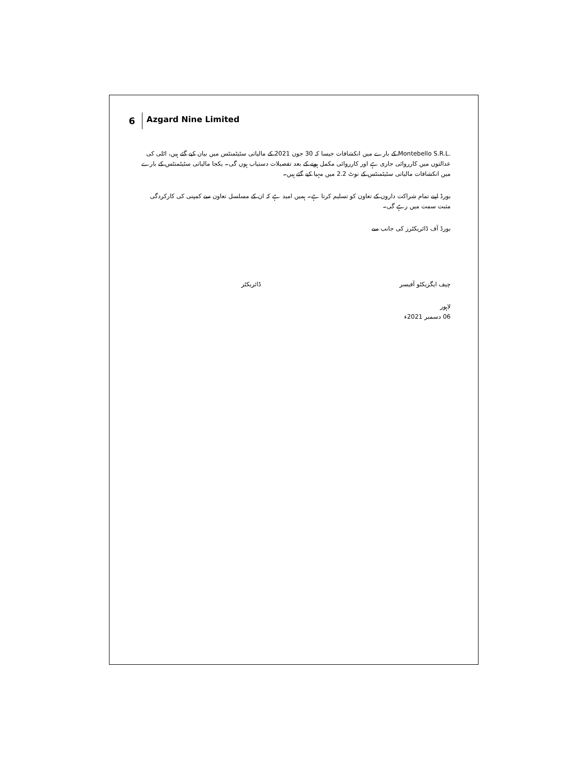6
Azgard Nine Limited
Montebello S.R.L. کے بارے میں انکشافات جیسا کہ 30 جون 2021 کے مالیاتی سٹیٹمنٹس میں بیان کیے گئے ہیں، اٹلی کی عدالتوں میں کارروائی جاری ہے اور کارروائی مکمل ہونے کے بعد تفصیلات دستیاب ہوں گی۔ یکجا مالیاتی سٹیٹمنٹس کے بارے میں انکشافات مالیاتی سٹیٹمنٹس کے نوٹ 2.2 میں مہیا کیے گئے ہیں۔
بورڈ اپنے تمام شراکت داروں کے تعاون کو تسلیم کرتا ہے۔ ہمیں امید ہے کہ ان کے مسلسل تعاون سے کمپنی کی کارکردگی مثبت سمت میں رہے گی۔
بورڈ آف ڈائریکٹرز کی جانب سے
چیف ایگزیکٹو آفیسر ڈائریکٹر
لاہور
06 دسمبر 2021ء